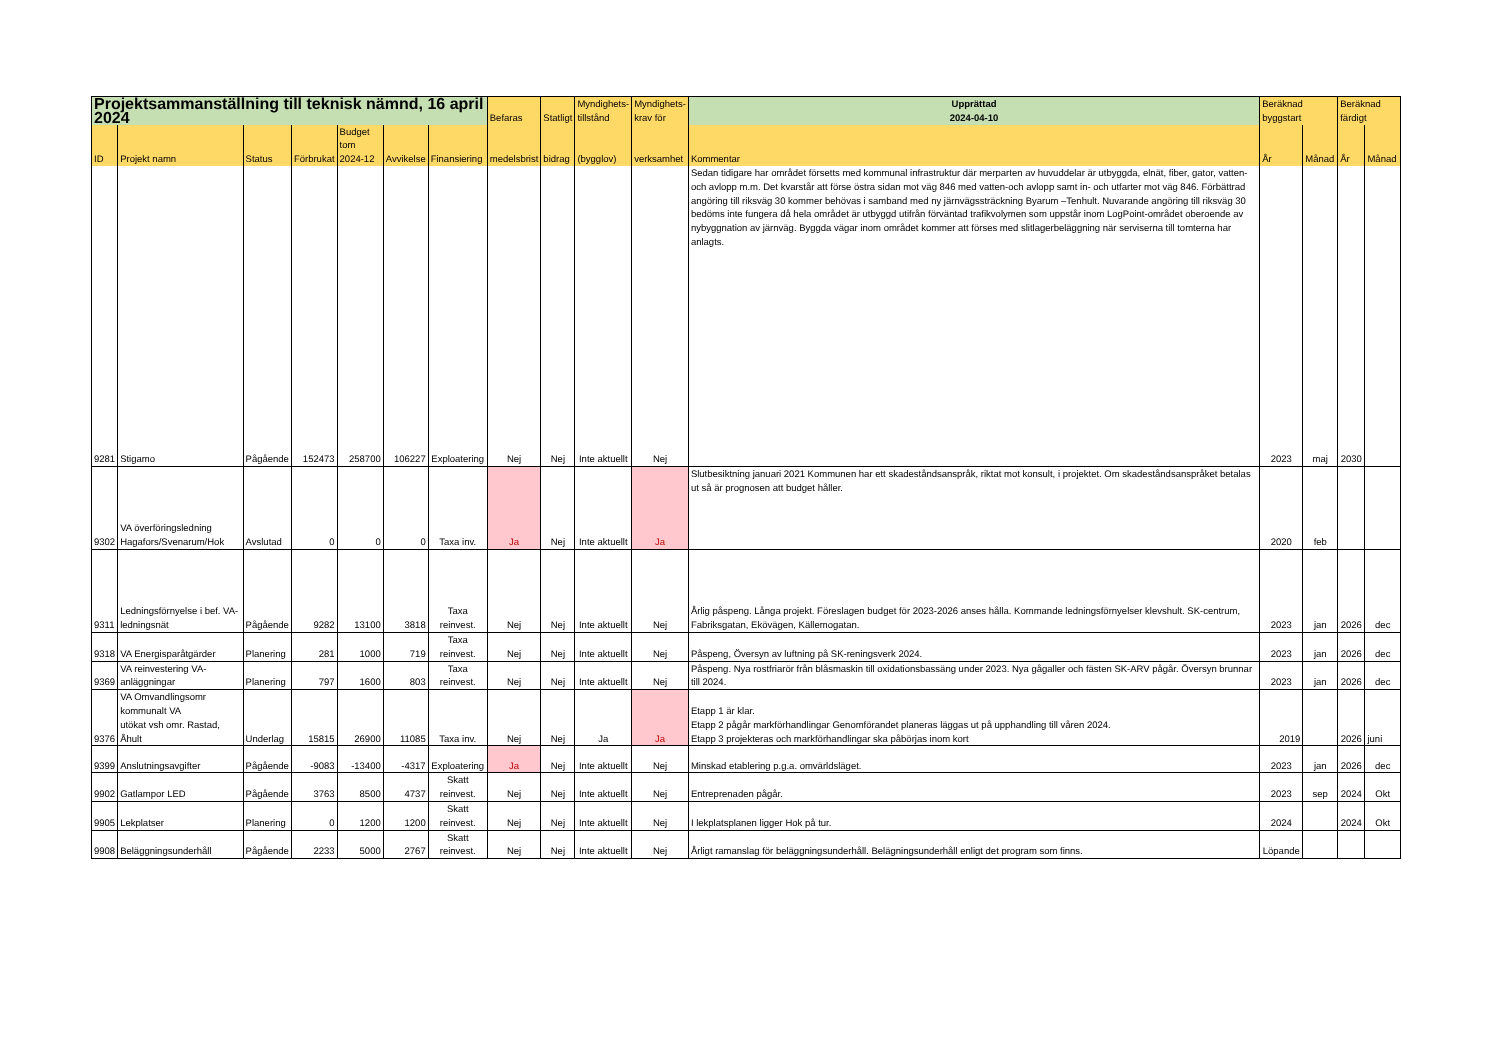| Projektsammanställning till teknisk nämnd, 16 april 2024 | | | | | | | Befaras | Statligt | Myndighets- tillstånd | Myndighets- krav för | Upprättad | Beräknad byggstart | | Beräknad färdigt | |
| --- | --- | --- | --- | --- | --- | --- | --- | --- | --- | --- | --- | --- | --- | --- | --- |
| | | | | | | | | | | | 2024-04-10 | | | | |
| ID | Projekt namn | Status | Förbrukat | Budget tom 2024-12 | Avvikelse | Finansiering | medelsbrist | bidrag | (bygglov) | verksamhet | Kommentar | År | Månad | År | Månad |
| 9281 | Stigamo | Pågående | 152473 | 258700 | 106227 | Exploatering | Nej | Nej | Inte aktuellt | Nej | Sedan tidigare har området försetts med kommunal infrastruktur där merparten av huvuddelar är utbyggda, elnät, fiber, gator, vatten-och avlopp m.m. Det kvarstår att förse östra sidan mot väg 846 med vatten-och avlopp samt in- och utfarter mot väg 846. Förbättrad angöring till riksväg 30 kommer behövas i samband med ny järnvägssträckning Byarum –Tenhult. Nuvarande angöring till riksväg 30 bedöms inte fungera då hela området är utbyggd utifrån förväntad trafikvolymen som uppstår inom LogPoint-området oberoende av nybyggnation av järnväg. Byggda vägar inom området kommer att förses med slitlagerbeläggning när serviserna till tomterna har anlagts. | 2023 | maj | 2030 | |
| 9302 | VA överföringsledning Hagafors/Svenarum/Hok | Avslutad | 0 | 0 | 0 | Taxa inv. | Ja | Nej | Inte aktuellt | Ja | Slutbesiktning januari 2021 Kommunen har ett skadeståndsanspråk, riktat mot konsult, i projektet. Om skadeståndsanspråket betalas ut så är prognosen att budget håller. | 2020 | feb | | |
| 9311 | Ledningsförnyelse i bef. VA-ledningsnät | Pågående | 9282 | 13100 | 3818 | Taxa reinvest. | Nej | Nej | Inte aktuellt | Nej | Årlig påspeng. Långa projekt. Föreslagen budget för 2023-2026 anses hålla. Kommande ledningsförnyelser klevshult. SK-centrum, Fabriksgatan, Ekövägen, Källemogatan. | 2023 | jan | 2026 | dec |
| 9318 | VA Energisparåtgärder | Planering | 281 | 1000 | 719 | Taxa reinvest. | Nej | Nej | Inte aktuellt | Nej | Påspeng, Översyn av luftning på SK-reningsverk 2024. | 2023 | jan | 2026 | dec |
| 9369 | VA reinvestering VA-anläggningar | Planering | 797 | 1600 | 803 | Taxa reinvest. | Nej | Nej | Inte aktuellt | Nej | Påspeng. Nya rostfriarör från blåsmaskin till oxidationsbassäng under 2023. Nya gågaller och fästen SK-ARV pågår. Översyn brunnar till 2024. | 2023 | jan | 2026 | dec |
| 9376 | VA Omvandlingsomr kommunalt VA utökat vsh omr. Rastad, Åhult | Underlag | 15815 | 26900 | 11085 | Taxa inv. | Nej | Nej | Ja | Ja | Etapp 1 är klar. Etapp 2 pågår markförhandlingar Genomförandet planeras läggas ut på upphandling till våren 2024. Etapp 3 projekteras och markförhandlingar ska påbörjas inom kort | 2019 | | 2026 | juni |
| 9399 | Anslutningsavgifter | Pågående | -9083 | -13400 | -4317 | Exploatering | Ja | Nej | Inte aktuellt | Nej | Minskad etablering p.g.a. omvärldsläget. | 2023 | jan | 2026 | dec |
| 9902 | Gatlampor LED | Pågående | 3763 | 8500 | 4737 | Skatt reinvest. | Nej | Nej | Inte aktuellt | Nej | Entreprenaden pågår. | 2023 | sep | 2024 | Okt |
| 9905 | Lekplatser | Planering | 0 | 1200 | 1200 | Skatt reinvest. | Nej | Nej | Inte aktuellt | Nej | I lekplatsplanen ligger Hok på tur. | 2024 | | 2024 | Okt |
| 9908 | Beläggningsunderhåll | Pågående | 2233 | 5000 | 2767 | Skatt reinvest. | Nej | Nej | Inte aktuellt | Nej | Årligt ramanslag för beläggningsunderhåll. Belägningsunderhåll enligt det program som finns. | Löpande | | | |